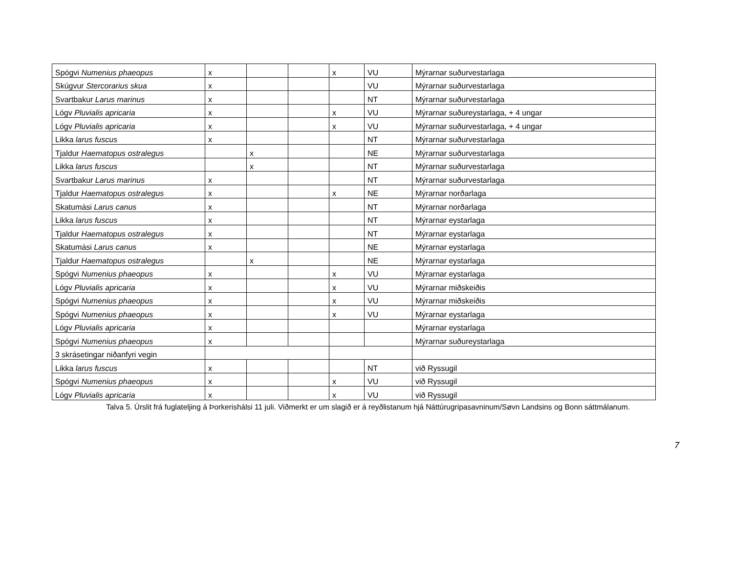| Spógvi Numenius phaeopus | x | | | x | VU | Mýrarnar suðurvestarlaga |
| Skúgvur Stercorarius skua | x | | | | VU | Mýrarnar suðurvestarlaga |
| Svartbakur Larus marinus | x | | | | NT | Mýrarnar suðurvestarlaga |
| Lógv Pluvialis apricaria | x | | | x | VU | Mýrarnar suðureystarlaga, + 4 ungar |
| Lógv Pluvialis apricaria | x | | | x | VU | Mýrarnar suðurvestarlaga, + 4 ungar |
| Likka larus fuscus | x | | | | NT | Mýrarnar suðurvestarlaga |
| Tjaldur Haematopus ostralegus | | x | | | NE | Mýrarnar suðurvestarlaga |
| Likka larus fuscus | | x | | | NT | Mýrarnar suðurvestarlaga |
| Svartbakur Larus marinus | x | | | | NT | Mýrarnar suðurvestarlaga |
| Tjaldur Haematopus ostralegus | x | | | x | NE | Mýrarnar norðarlaga |
| Skatumási Larus canus | x | | | | NT | Mýrarnar norðarlaga |
| Likka larus fuscus | x | | | | NT | Mýrarnar eystarlaga |
| Tjaldur Haematopus ostralegus | x | | | | NT | Mýrarnar eystarlaga |
| Skatumási Larus canus | x | | | | NE | Mýrarnar eystarlaga |
| Tjaldur Haematopus ostralegus | | x | | | NE | Mýrarnar eystarlaga |
| Spógvi Numenius phaeopus | x | | | x | VU | Mýrarnar eystarlaga |
| Lógv Pluvialis apricaria | x | | | x | VU | Mýrarnar miðskeiðis |
| Spógvi Numenius phaeopus | x | | | x | VU | Mýrarnar miðskeiðis |
| Spógvi Numenius phaeopus | x | | | x | VU | Mýrarnar eystarlaga |
| Lógv Pluvialis apricaria | x | | | | | Mýrarnar eystarlaga |
| Spógvi Numenius phaeopus | x | | | | | Mýrarnar suðureystarlaga |
| 3 skrásetingar niðanfyri vegin | | | | | | |
| Likka larus fuscus | x | | | | NT | við Ryssugil |
| Spógvi Numenius phaeopus | x | | | x | VU | við Ryssugil |
| Lógv Pluvialis apricaria | x | | | x | VU | við Ryssugil |
Talva 5. Úrslit frá fuglateljing á Þorkerishálsi 11 juli. Viðmerkt er um slagið er á reyðlistanum hjá Náttúrugripasavninum/Søvn Landsins og Bonn sáttmálanum.
7